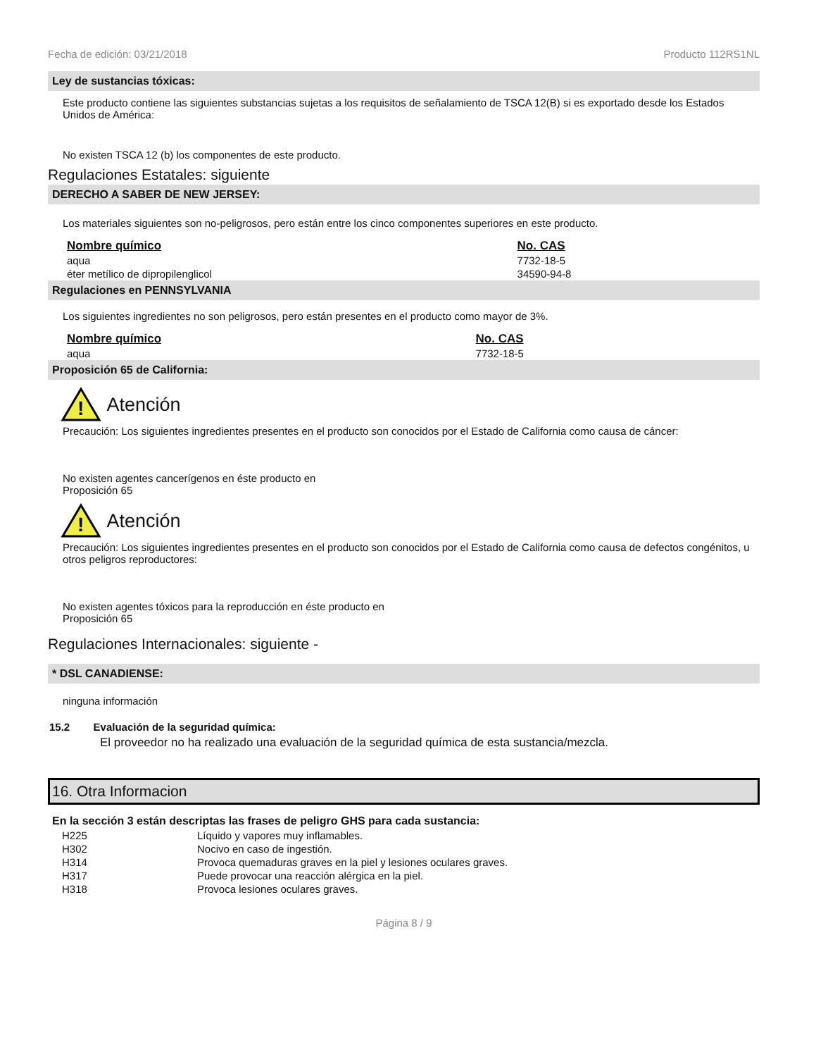Fecha de edición: 03/21/2018 Producto 112RS1NL
Ley de sustancias tóxicas:
Este producto contiene las siguientes substancias sujetas a los requisitos de señalamiento de TSCA 12(B) si es exportado desde los Estados Unidos de América:
No existen TSCA 12 (b) los componentes de este producto.
Regulaciones Estatales: siguiente
DERECHO A SABER DE NEW JERSEY:
Los materiales siguientes son no-peligrosos, pero están entre los cinco componentes superiores en este producto.
| Nombre químico | No. CAS |
| --- | --- |
| aqua | 7732-18-5 |
| éter metílico de dipropilenglicol | 34590-94-8 |
Regulaciones en PENNSYLVANIA
Los siguientes ingredientes no son peligrosos, pero están presentes en el producto como mayor de 3%.
| Nombre químico | No. CAS |
| --- | --- |
| aqua | 7732-18-5 |
Proposición 65 de California:
!
Atención
Precaución: Los siguientes ingredientes presentes en el producto son conocidos por el Estado de California como causa de cáncer:
No existen agentes cancerígenos en éste producto en
Proposición 65
!
Atención
Precaución: Los siguientes ingredientes presentes en el producto son conocidos por el Estado de California como causa de defectos congénitos, u otros peligros reproductores:
No existen agentes tóxicos para la reproducción en éste producto en
Proposición 65
Regulaciones Internacionales: siguiente -
* DSL CANADIENSE:
ninguna información
15.2 Evaluación de la seguridad química:
El proveedor no ha realizado una evaluación de la seguridad química de esta sustancia/mezcla.
16. Otra Informacion
En la sección 3 están descriptas las frases de peligro GHS para cada sustancia:
| H225 | Líquido y vapores muy inflamables. |
| H302 | Nocivo en caso de ingestión. |
| H314 | Provoca quemaduras graves en la piel y lesiones oculares graves. |
| H317 | Puede provocar una reacción alérgica en la piel. |
| H318 | Provoca lesiones oculares graves. |
Página 8 / 9